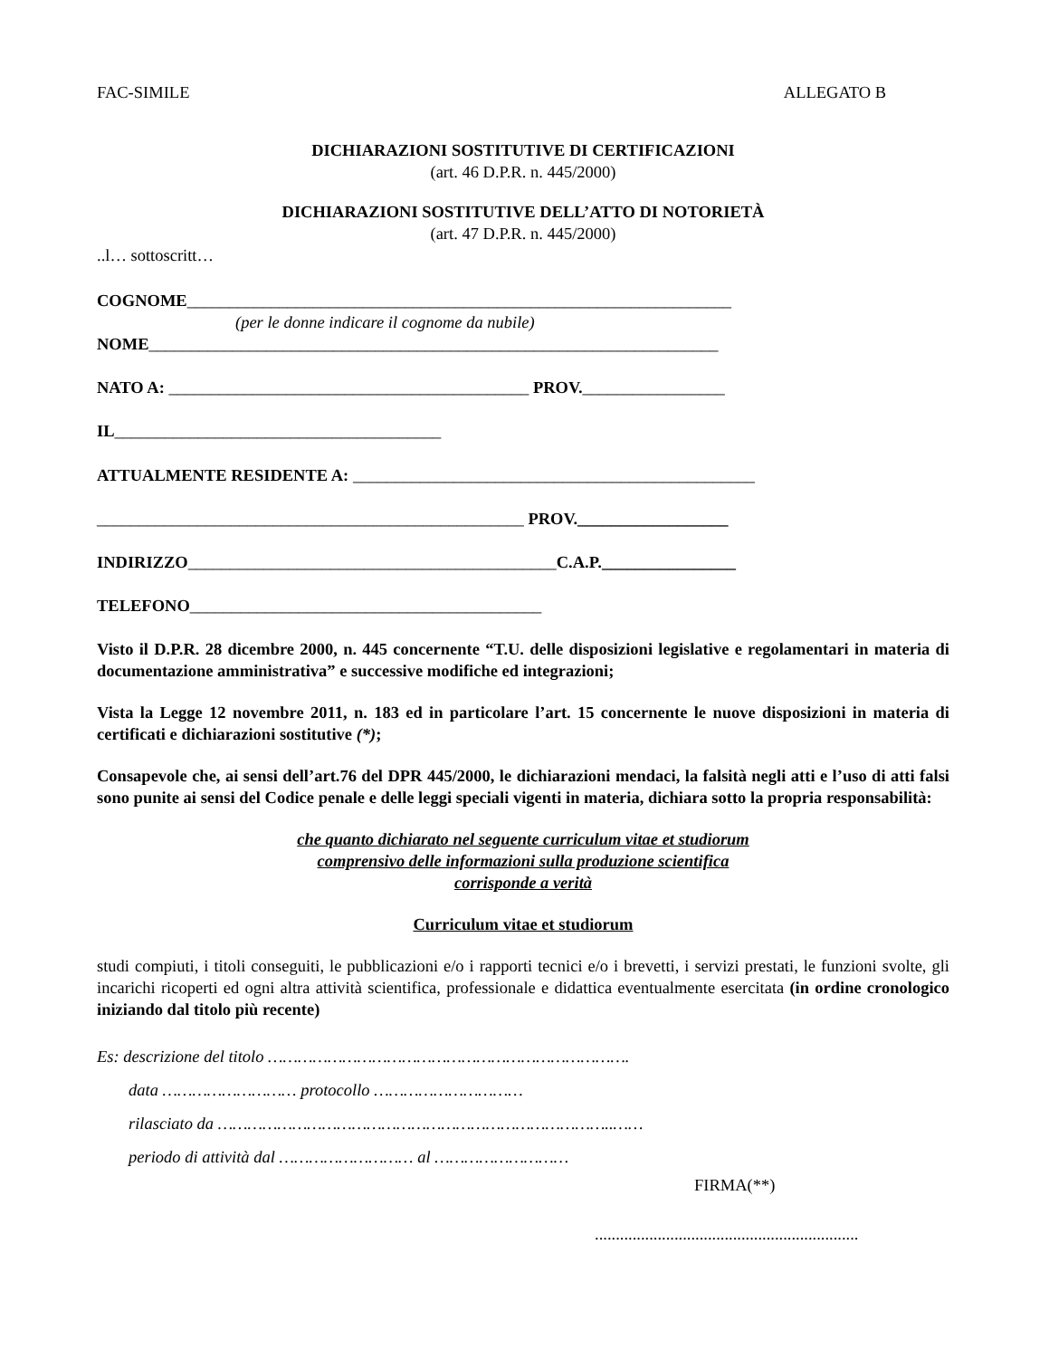FAC-SIMILE ALLEGATO B
DICHIARAZIONI SOSTITUTIVE DI CERTIFICAZIONI
(art. 46 D.P.R. n. 445/2000)
DICHIARAZIONI SOSTITUTIVE DELL’ATTO DI NOTORIETÀ
(art. 47 D.P.R. n. 445/2000)
..l… sottoscritt…
COGNOME_________________________________________________________________
(per le donne indicare il cognome da nubile)
NOME____________________________________________________________________
NATO A: ___________________________________________ PROV._________________
IL_______________________________________
ATTUALMENTE RESIDENTE A: ________________________________________________
___________________________________________________ PROV.__________________
INDIRIZZO____________________________________________C.A.P.________________
TELEFONO__________________________________________
Visto il D.P.R. 28 dicembre 2000, n. 445 concernente “T.U. delle disposizioni legislative e regolamentari in materia di documentazione amministrativa” e successive modifiche ed integrazioni;
Vista la Legge 12 novembre 2011, n. 183 ed in particolare l’art. 15 concernente le nuove disposizioni in materia di certificati e dichiarazioni sostitutive (*);
Consapevole che, ai sensi dell’art.76 del DPR 445/2000, le dichiarazioni mendaci, la falsità negli atti e l’uso di atti falsi sono punite ai sensi del Codice penale e delle leggi speciali vigenti in materia, dichiara sotto la propria responsabilità:
che quanto dichiarato nel seguente curriculum vitae et studiorum
comprensivo delle informazioni sulla produzione scientifica
corrisponde a verità
Curriculum vitae et studiorum
studi compiuti, i titoli conseguiti, le pubblicazioni e/o i rapporti tecnici e/o i brevetti, i servizi prestati, le funzioni svolte, gli incarichi ricoperti ed ogni altra attività scientifica, professionale e didattica eventualmente esercitata (in ordine cronologico iniziando dal titolo più recente)
Es: descrizione del titolo ……………………………………………………………….
data ……………………… protocollo …………………………
rilasciato da ……………………………………………………………………..……
periodo di attività dal ……………………… al ………………………
FIRMA(**)
...............................................................